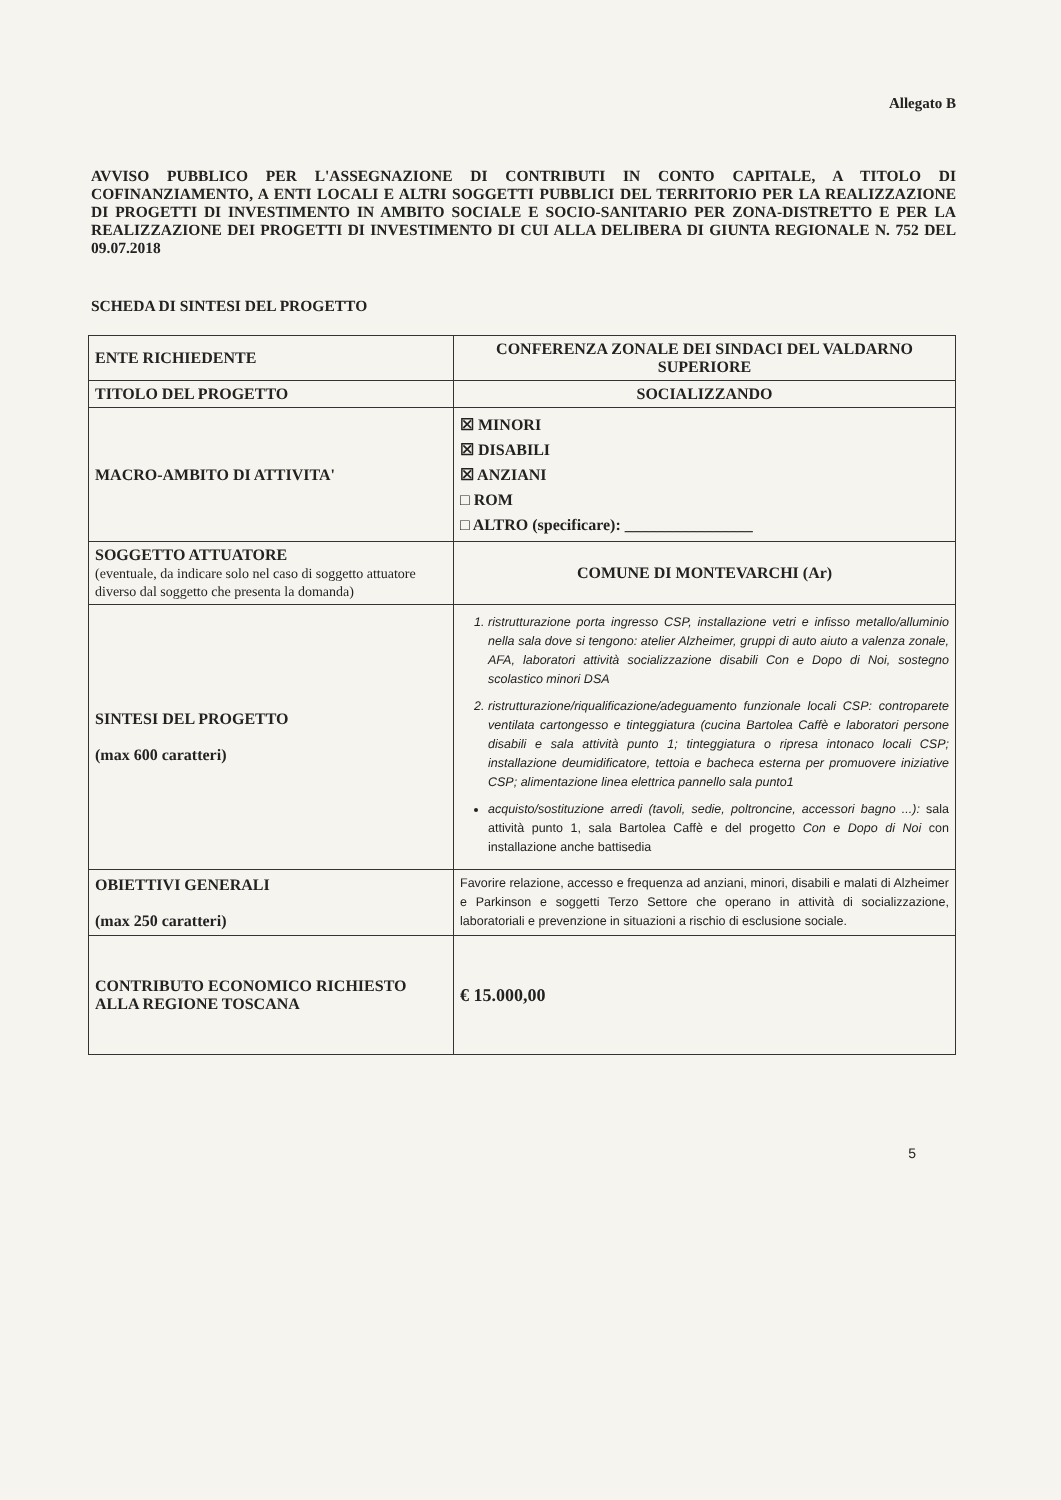Allegato B
AVVISO PUBBLICO PER L'ASSEGNAZIONE DI CONTRIBUTI IN CONTO CAPITALE, A TITOLO DI COFINANZIAMENTO, A ENTI LOCALI E ALTRI SOGGETTI PUBBLICI DEL TERRITORIO PER LA REALIZZAZIONE DI PROGETTI DI INVESTIMENTO IN AMBITO SOCIALE E SOCIO-SANITARIO PER ZONA-DISTRETTO E PER LA REALIZZAZIONE DEI PROGETTI DI INVESTIMENTO DI CUI ALLA DELIBERA DI GIUNTA REGIONALE N. 752 DEL 09.07.2018
SCHEDA DI SINTESI DEL PROGETTO
| ENTE RICHIEDENTE | CONFERENZA ZONALE DEI SINDACI DEL VALDARNO SUPERIORE |
| TITOLO DEL PROGETTO | SOCIALIZZANDO |
| MACRO-AMBITO DI ATTIVITA' | ☒ MINORI ☒ DISABILI ☒ ANZIANI □ ROM □ ALTRO (specificare): ________________ |
| SOGGETTO ATTUATORE (eventuale, da indicare solo nel caso di soggetto attuatore diverso dal soggetto che presenta la domanda) | COMUNE DI MONTEVARCHI (Ar) |
| SINTESI DEL PROGETTO (max 600 caratteri) | 1. ristrutturazione porta ingresso CSP, installazione vetri e infisso metallo/alluminio nella sala dove si tengono: atelier Alzheimer, gruppi di auto aiuto a valenza zonale, AFA, laboratori attività socializzazione disabili Con e Dopo di Noi, sostegno scolastico minori DSA 2. ristrutturazione/riqualificazione/adeguamento funzionale locali CSP: controparete ventilata cartongesso e tinteggiatura (cucina Bartolea Caffè e laboratori persone disabili e sala attività punto 1; tinteggiatura o ripresa intonaco locali CSP; installazione deumidificatore, tettoia e bacheca esterna per promuovere iniziative CSP; alimentazione linea elettrica pannello sala punto1 acquisto/sostituzione arredi (tavoli, sedie, poltroncine, accessori bagno ...): sala attività punto 1, sala Bartolea Caffè e del progetto Con e Dopo di Noi con installazione anche battisedia |
| OBIETTIVI GENERALI (max 250 caratteri) | Favorire relazione, accesso e frequenza ad anziani, minori, disabili e malati di Alzheimer e Parkinson e soggetti Terzo Settore che operano in attività di socializzazione, laboratoriali e prevenzione in situazioni a rischio di esclusione sociale. |
| CONTRIBUTO ECONOMICO RICHIESTO ALLA REGIONE TOSCANA | € 15.000,00 |
5